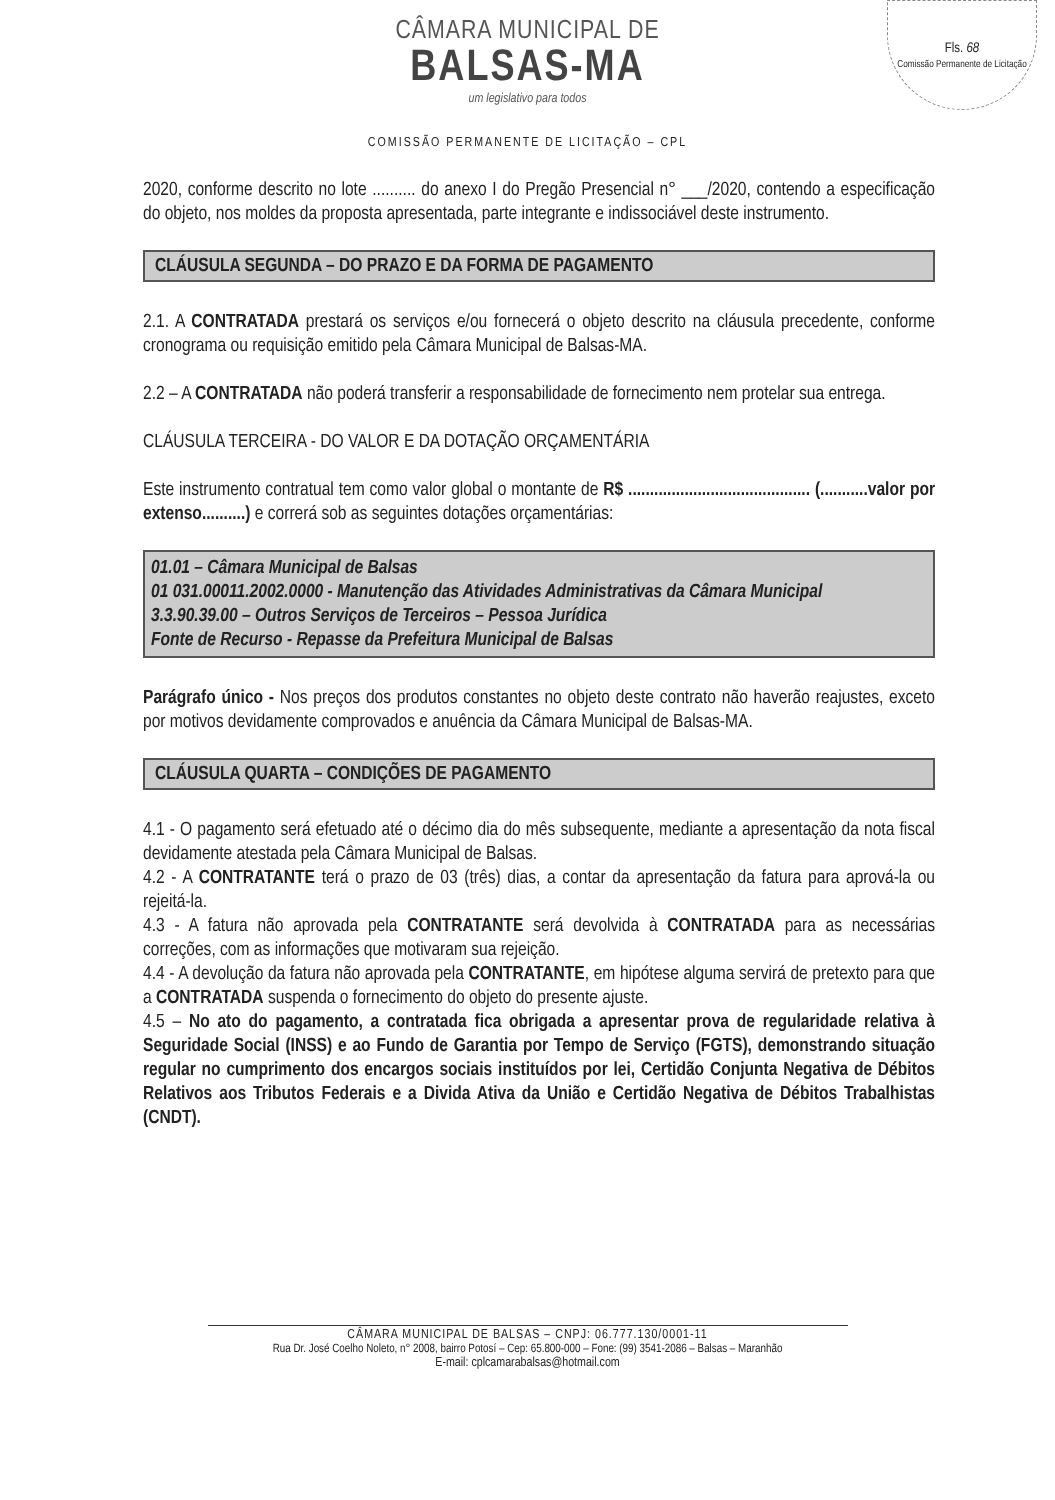Fls. 68
Comissão Permanente de Licitação
CÂMARA MUNICIPAL DE
BALSAS-MA
um legislativo para todos
COMISSÃO PERMANENTE DE LICITAÇÃO – CPL
2020, conforme descrito no lote .......... do anexo I do Pregão Presencial n° ___/2020, contendo a especificação do objeto, nos moldes da proposta apresentada, parte integrante e indissociável deste instrumento.
CLÁUSULA SEGUNDA – DO PRAZO E DA FORMA DE PAGAMENTO
2.1. A CONTRATADA prestará os serviços e/ou fornecerá o objeto descrito na cláusula precedente, conforme cronograma ou requisição emitido pela Câmara Municipal de Balsas-MA.
2.2 – A CONTRATADA não poderá transferir a responsabilidade de fornecimento nem protelar sua entrega.
CLÁUSULA TERCEIRA - DO VALOR E DA DOTAÇÃO ORÇAMENTÁRIA
Este instrumento contratual tem como valor global o montante de R$ .......................................... (...........valor por extenso..........) e correrá sob as seguintes dotações orçamentárias:
01.01 – Câmara Municipal de Balsas
01 031.00011.2002.0000 - Manutenção das Atividades Administrativas da Câmara Municipal
3.3.90.39.00 – Outros Serviços de Terceiros – Pessoa Jurídica
Fonte de Recurso - Repasse da Prefeitura Municipal de Balsas
Parágrafo único - Nos preços dos produtos constantes no objeto deste contrato não haverão reajustes, exceto por motivos devidamente comprovados e anuência da Câmara Municipal de Balsas-MA.
CLÁUSULA QUARTA – CONDIÇÕES DE PAGAMENTO
4.1 - O pagamento será efetuado até o décimo dia do mês subsequente, mediante a apresentação da nota fiscal devidamente atestada pela Câmara Municipal de Balsas.
4.2 - A CONTRATANTE terá o prazo de 03 (três) dias, a contar da apresentação da fatura para aprová-la ou rejeitá-la.
4.3 - A fatura não aprovada pela CONTRATANTE será devolvida à CONTRATADA para as necessárias correções, com as informações que motivaram sua rejeição.
4.4 - A devolução da fatura não aprovada pela CONTRATANTE, em hipótese alguma servirá de pretexto para que a CONTRATADA suspenda o fornecimento do objeto do presente ajuste.
4.5 – No ato do pagamento, a contratada fica obrigada a apresentar prova de regularidade relativa à Seguridade Social (INSS) e ao Fundo de Garantia por Tempo de Serviço (FGTS), demonstrando situação regular no cumprimento dos encargos sociais instituídos por lei, Certidão Conjunta Negativa de Débitos Relativos aos Tributos Federais e a Divida Ativa da União e Certidão Negativa de Débitos Trabalhistas (CNDT).
CÂMARA MUNICIPAL DE BALSAS – CNPJ: 06.777.130/0001-11
Rua Dr. José Coelho Noleto, n° 2008, bairro Potosí – Cep: 65.800-000 – Fone: (99) 3541-2086 – Balsas – Maranhão
E-mail: cplcamarabalsas@hotmail.com